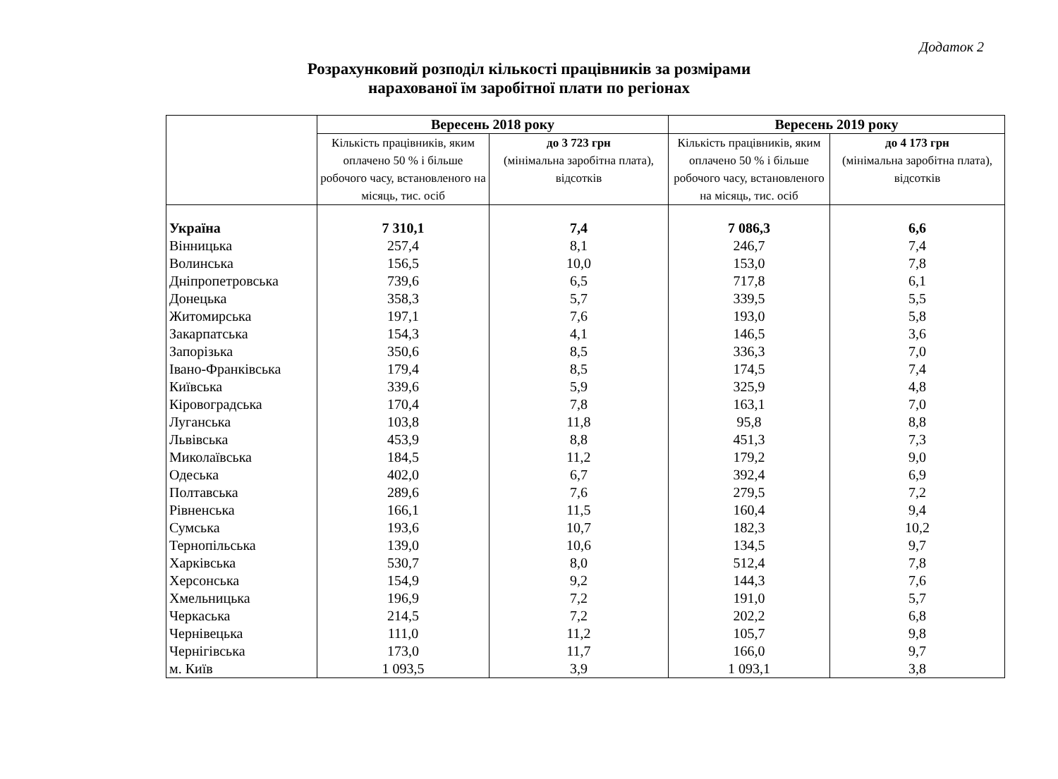Додаток 2
Розрахунковий розподіл кількості працівників за розмірами
нарахованої їм заробітної плати по регіонах
| | Вересень 2018 року | | Вересень 2019 року | |
| --- | --- | --- | --- | --- |
| | Кількість працівників, яким оплачено 50 % і більше робочого часу, встановленого на місяць, тис. осіб | до 3 723 грн (мінімальна заробітна плата), відсотків | Кількість працівників, яким оплачено 50 % і більше робочого часу, встановленого на місяць, тис. осіб | до 4 173 грн (мінімальна заробітна плата), відсотків |
| Україна | 7 310,1 | 7,4 | 7 086,3 | 6,6 |
| Вінницька | 257,4 | 8,1 | 246,7 | 7,4 |
| Волинська | 156,5 | 10,0 | 153,0 | 7,8 |
| Дніпропетровська | 739,6 | 6,5 | 717,8 | 6,1 |
| Донецька | 358,3 | 5,7 | 339,5 | 5,5 |
| Житомирська | 197,1 | 7,6 | 193,0 | 5,8 |
| Закарпатська | 154,3 | 4,1 | 146,5 | 3,6 |
| Запорізька | 350,6 | 8,5 | 336,3 | 7,0 |
| Івано-Франківська | 179,4 | 8,5 | 174,5 | 7,4 |
| Київська | 339,6 | 5,9 | 325,9 | 4,8 |
| Кіровоградська | 170,4 | 7,8 | 163,1 | 7,0 |
| Луганська | 103,8 | 11,8 | 95,8 | 8,8 |
| Львівська | 453,9 | 8,8 | 451,3 | 7,3 |
| Миколаївська | 184,5 | 11,2 | 179,2 | 9,0 |
| Одеська | 402,0 | 6,7 | 392,4 | 6,9 |
| Полтавська | 289,6 | 7,6 | 279,5 | 7,2 |
| Рівненська | 166,1 | 11,5 | 160,4 | 9,4 |
| Сумська | 193,6 | 10,7 | 182,3 | 10,2 |
| Тернопільська | 139,0 | 10,6 | 134,5 | 9,7 |
| Харківська | 530,7 | 8,0 | 512,4 | 7,8 |
| Херсонська | 154,9 | 9,2 | 144,3 | 7,6 |
| Хмельницька | 196,9 | 7,2 | 191,0 | 5,7 |
| Черкаська | 214,5 | 7,2 | 202,2 | 6,8 |
| Чернівецька | 111,0 | 11,2 | 105,7 | 9,8 |
| Чернігівська | 173,0 | 11,7 | 166,0 | 9,7 |
| м. Київ | 1 093,5 | 3,9 | 1 093,1 | 3,8 |